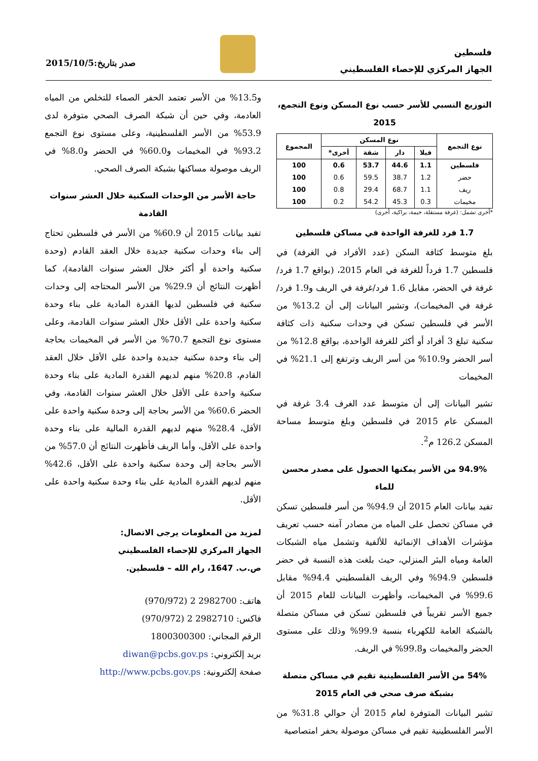فلسطين
الجهاز المركزي للإحصاء الفلسطيني
صدر بتاريخ:2015/10/5
التوزيع النسبي للأسر حسب نوع المسكن ونوع التجمع، 2015
| نوع التجمع | نوع المسكن | | | | المجموع |
| --- | --- | --- | --- | --- | --- |
| | فيلا | دار | شقة | أخرى* | |
| فلسطين | 1.1 | 44.6 | 53.7 | 0.6 | 100 |
| حضر | 1.2 | 38.7 | 59.5 | 0.6 | 100 |
| ريف | 1.1 | 68.7 | 29.4 | 0.8 | 100 |
| مخيمات | 0.3 | 45.3 | 54.2 | 0.2 | 100 |
*أخرى تشمل: (غرفة مستقلة، خيمة، براكية، أخرى)
1.7 فرد للغرفة الواحدة في مساكن فلسطين
بلغ متوسط كثافة السكن (عدد الأفراد في الغرفة) في فلسطين 1.7 فرداً للغرفة في العام 2015، (بواقع 1.7 فرد/غرفة في الحضر، مقابل 1.6 فرد/غرفة في الريف و1.9 فرد/ غرفة في المخيمات)، وتشير البيانات إلى أن 13.2% من الأسر في فلسطين تسكن في وحدات سكنية ذات كثافة سكنية تبلغ 3 أفراد أو أكثر للغرفة الواحدة، بواقع 12.8% من أسر الحضر و10.9% من أسر الريف وترتفع إلى 21.1% في المخيمات
تشير البيانات إلى أن متوسط عدد الغرف 3.4 غرفة في المسكن عام 2015 في فلسطين وبلغ متوسط مساحة المسكن 126.2 م<sup>2</sup>.
94.9% من الأسر يمكنها الحصول على مصدر محسن للماء
تفيد بيانات العام 2015 أن 94.9% من أسر فلسطين تسكن في مساكن تحصل على المياه من مصادر آمنه حسب تعريف مؤشرات الأهداف الإنمائية للألفية وتشمل مياه الشبكات العامة ومياه البئر المنزلي، حيث بلغت هذه النسبة في حضر فلسطين 94.9% وفي الريف الفلسطيني 94.4% مقابل 99.6% في المخيمات، وأظهرت البيانات للعام 2015 أن جميع الأسر تقريباً في فلسطين تسكن في مساكن متصلة بالشبكة العامة للكهرباء بنسبة 99.9% وذلك على مستوى الحضر والمخيمات و99.8% في الريف.
54% من الأسر الفلسطينية تقيم في مساكن متصلة بشبكة صرف صحي في العام 2015
تشير البيانات المتوفرة لعام 2015 أن حوالي 31.8% من الأسر الفلسطينية تقيم في مساكن موصولة بحفر امتصاصية
و13.5% من الأسر تعتمد الحفر الصماء للتخلص من المياه العادمة، وفي حين أن شبكة الصرف الصحي متوفرة لدى 53.9% من الأسر الفلسطينية، وعلى مستوى نوع التجمع 93.2% في المخيمات و60.0% في الحضر و8.0% في الريف موصولة مساكنها بشبكة الصرف الصحي.
حاجة الأسر من الوحدات السكنية خلال العشر سنوات القادمة
تفيد بيانات 2015 أن 60.9% من الأسر في فلسطين تحتاج إلى بناء وحدات سكنية جديدة خلال العقد القادم (وحدة سكنية واحدة أو أكثر خلال العشر سنوات القادمة)، كما أظهرت النتائج أن 29.9% من الأسر المحتاجه إلى وحدات سكنية في فلسطين لديها القدرة المادية على بناء وحدة سكنية واحدة على الأقل خلال العشر سنوات القادمة، وعلى مستوى نوع التجمع 70.7% من الأسر في المخيمات بحاجة إلى بناء وحدة سكنية جديدة واحدة على الأقل خلال العقد القادم، 20.8% منهم لديهم القدرة المادية على بناء وحدة سكنية واحدة على الأقل خلال العشر سنوات القادمة، وفي الحضر 60.6% من الأسر بحاجة إلى وحدة سكنية واحدة على الأقل، 28.4% منهم لديهم القدرة المالية على بناء وحدة واحدة على الأقل، وأما الريف فأظهرت النتائج أن 57.0% من الأسر بحاجة إلى وحدة سكنية واحدة على الأقل، 42.6% منهم لديهم القدرة المادية على بناء وحدة سكنية واحدة على الأقل.
لمزيد من المعلومات يرجى الاتصال:
الجهاز المركزي للإحصاء الفلسطيني
ص.ب. 1647، رام الله – فلسطين.
هاتف: 2982700 2 (970/972)
فاكس: 2982710 2 (970/972)
الرقم المجاني: 1800300300
بريد إلكتروني: diwan@pcbs.gov.ps
صفحة إلكترونية: http://www.pcbs.gov.ps